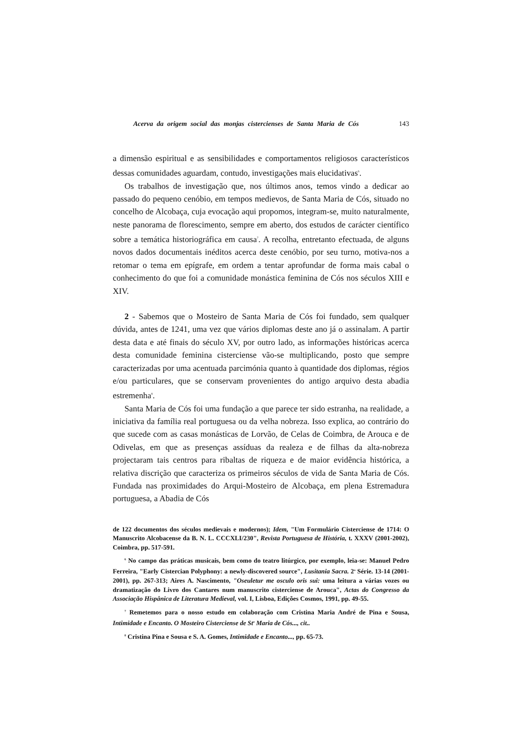Acerva da origem social das monjas cistercienses de Santa Maria de Cós 143
a dimensão espiritual e as sensibilidades e comportamentos religiosos característicos dessas comunidades aguardam, contudo, investigações mais elucidativas<sup>6</sup>.
Os trabalhos de investigação que, nos últimos anos, temos vindo a dedicar ao passado do pequeno cenóbio, em tempos medievos, de Santa Maria de Cós, situado no concelho de Alcobaça, cuja evocação aqui propomos, integram-se, muito naturalmente, neste panorama de florescimento, sempre em aberto, dos estudos de carácter científico sobre a temática historiográfica em causa<sup>7</sup>. A recolha, entretanto efectuada, de alguns novos dados documentais inéditos acerca deste cenóbio, por seu turno, motiva-nos a retomar o tema em epígrafe, em ordem a tentar aprofundar de forma mais cabal o conhecimento do que foi a comunidade monástica feminina de Cós nos séculos XIII e XIV.
2 - Sabemos que o Mosteiro de Santa Maria de Cós foi fundado, sem qualquer dúvida, antes de 1241, uma vez que vários diplomas deste ano já o assinalam. A partir desta data e até finais do século XV, por outro lado, as informações históricas acerca desta comunidade feminina cisterciense vão-se multiplicando, posto que sempre caracterizadas por uma acentuada parcimónia quanto à quantidade dos diplomas, régios e/ou particulares, que se conservam provenientes do antigo arquivo desta abadia estremenha<sup>8</sup>.
Santa Maria de Cós foi uma fundação a que parece ter sido estranha, na realidade, a iniciativa da família real portuguesa ou da velha nobreza. Isso explica, ao contrário do que sucede com as casas monásticas de Lorvão, de Celas de Coimbra, de Arouca e de Odivelas, em que as presenças assíduas da realeza e de filhas da alta-nobreza projectaram tais centros para ribaltas de riqueza e de maior evidência histórica, a relativa discrição que caracteriza os primeiros séculos de vida de Santa Maria de Cós. Fundada nas proximidades do Arqui-Mosteiro de Alcobaça, em plena Estremadura portuguesa, a Abadia de Cós
de 122 documentos dos séculos medievais e modernos); Idem, "Um Formulário Cisterciense de 1714: O Manuscrito Alcobacense da B. N. L. CCCXLI/230", Revista Portuguesa de História, t. XXXV (2001-2002), Coimbra, pp. 517-591.
<sup>6</sup> No campo das práticas musicais, bem como do teatro litúrgico, por exemplo, leia-se: Manuel Pedro Ferreira, "Early Cistercian Polyphony: a newly-discovered source", Lusitania Sacra. 2<sup>a</sup> Série. 13-14 (2001-2001), pp. 267-313; Aires A. Nascimento, "Oseuletur me osculo oris sui: uma leitura a várias vozes ou dramatização do Livro dos Cantares num manuscrito cisterciense de Arouca", Actas do Congresso da Associação Hispânica de Literatura Medieval, vol. I, Lisboa, Edições Cosmos, 1991, pp. 49-55.
<sup>7</sup> Remetemos para o nosso estudo em colaboração com Cristina Maria André de Pina e Sousa, Intimidade e Encanto. O Mosteiro Cisterciense de St<sup>a</sup> Maria de Cós..., cit..
<sup>8</sup> Cristina Pina e Sousa e S. A. Gomes, Intimidade e Encanto..., pp. 65-73.